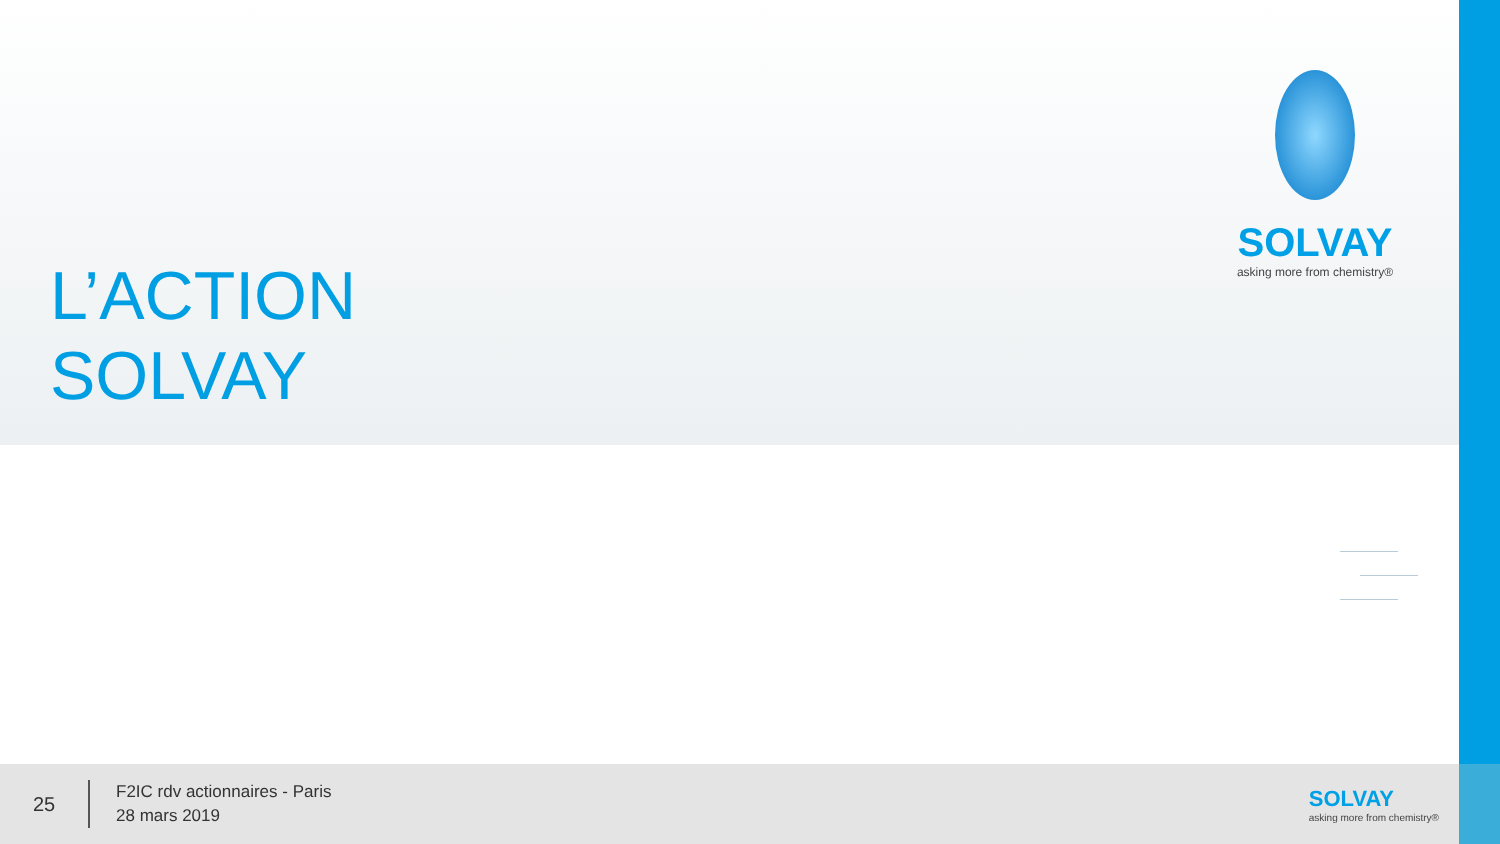L’ACTION
SOLVAY
SOLVAY
asking more from chemistry®
25
F2IC rdv actionnaires - Paris
28 mars 2019
SOLVAY
asking more from chemistry®